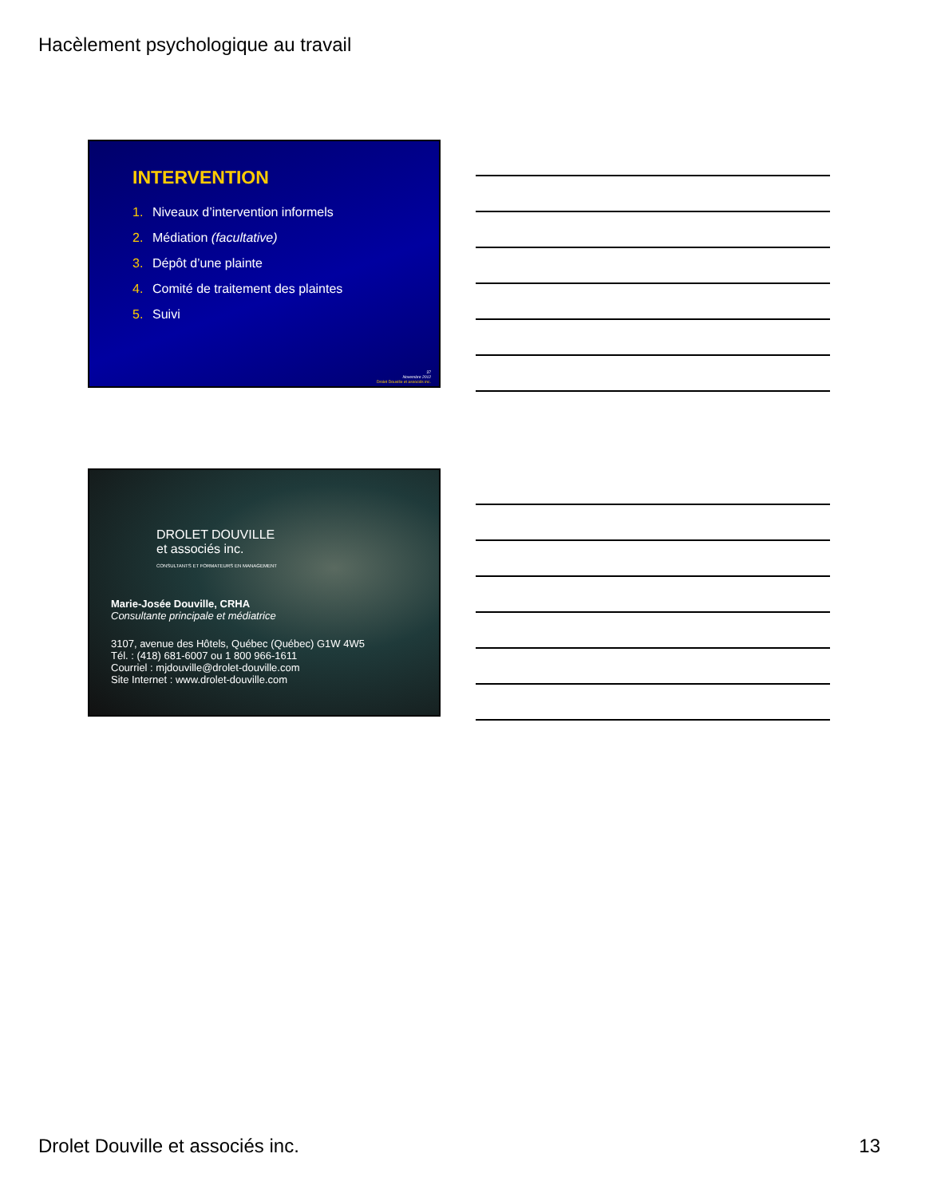Hacèlement psychologique au travail
INTERVENTION
1. Niveaux d’intervention informels
2. Médiation (facultative)
3. Dépôt d’une plainte
4. Comité de traitement des plaintes
5. Suivi
37
Novembre 2012
Drolet Douville et associés inc.
DROLET DOUVILLE
et associés inc.
CONSULTANTS ET FORMATEURS EN MANAGEMENT
Marie-Josée Douville, CRHA
Consultante principale et médiatrice
3107, avenue des Hôtels, Québec (Québec) G1W 4W5
Tél. : (418) 681-6007 ou 1 800 966-1611
Courriel : mjdouville@drolet-douville.com
Site Internet : www.drolet-douville.com
Drolet Douville et associés inc. 13